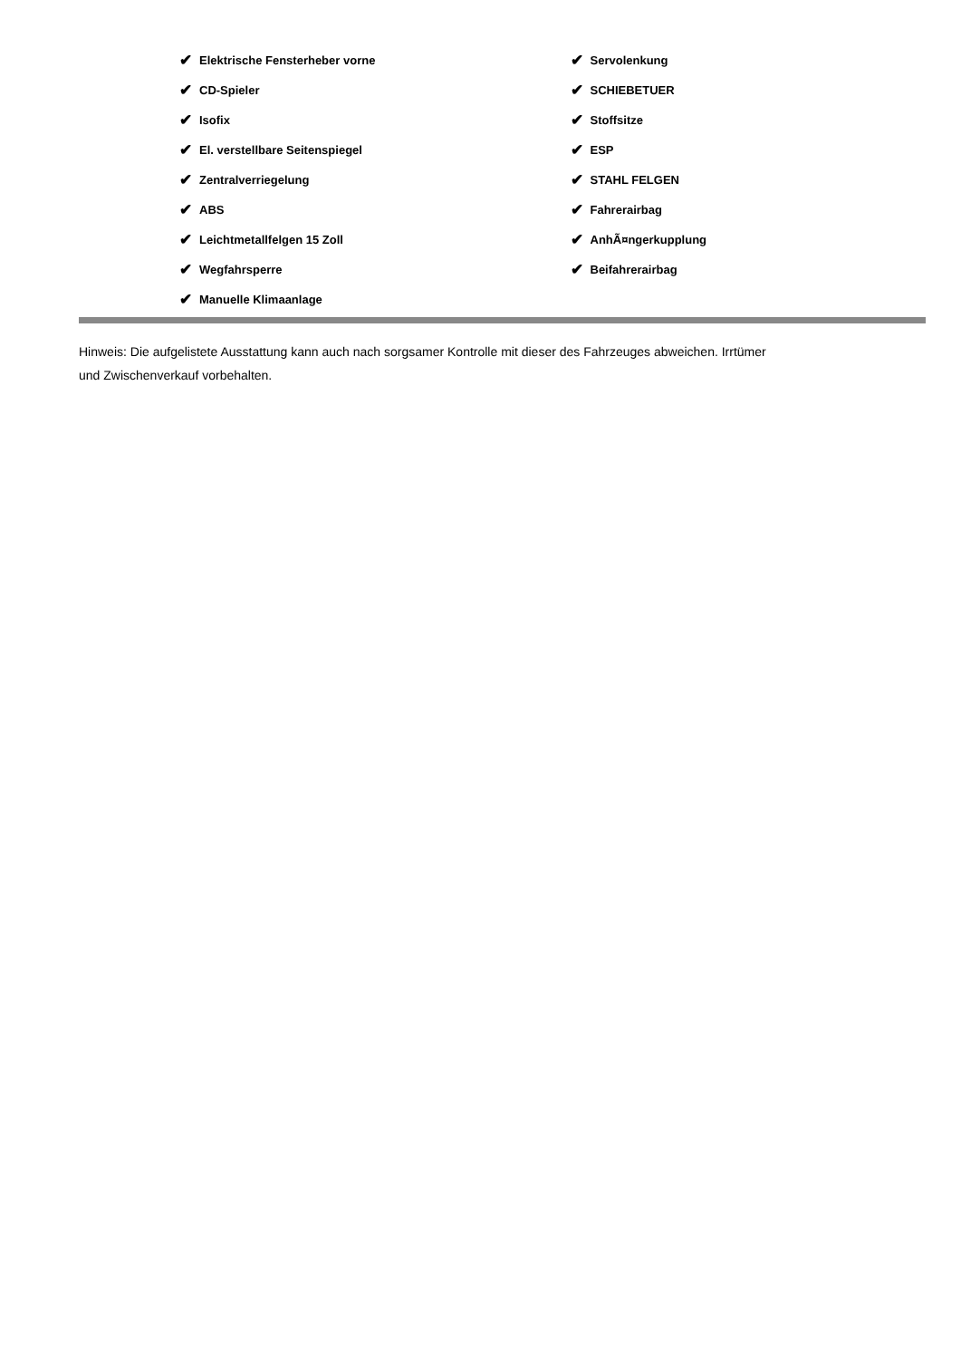✔ Elektrische Fensterheber vorne
✔ CD-Spieler
✔ Isofix
✔ El. verstellbare Seitenspiegel
✔ Zentralverriegelung
✔ ABS
✔ Leichtmetallfelgen 15 Zoll
✔ Wegfahrsperre
✔ Manuelle Klimaanlage
✔ Servolenkung
✔ SCHIEBETUER
✔ Stoffsitze
✔ ESP
✔ STAHL FELGEN
✔ Fahrerairbag
✔ AnhÃ¤ngerkupplung
✔ Beifahrerairbag
Hinweis: Die aufgelistete Ausstattung kann auch nach sorgsamer Kontrolle mit dieser des Fahrzeuges abweichen. Irrtümer und Zwischenverkauf vorbehalten.